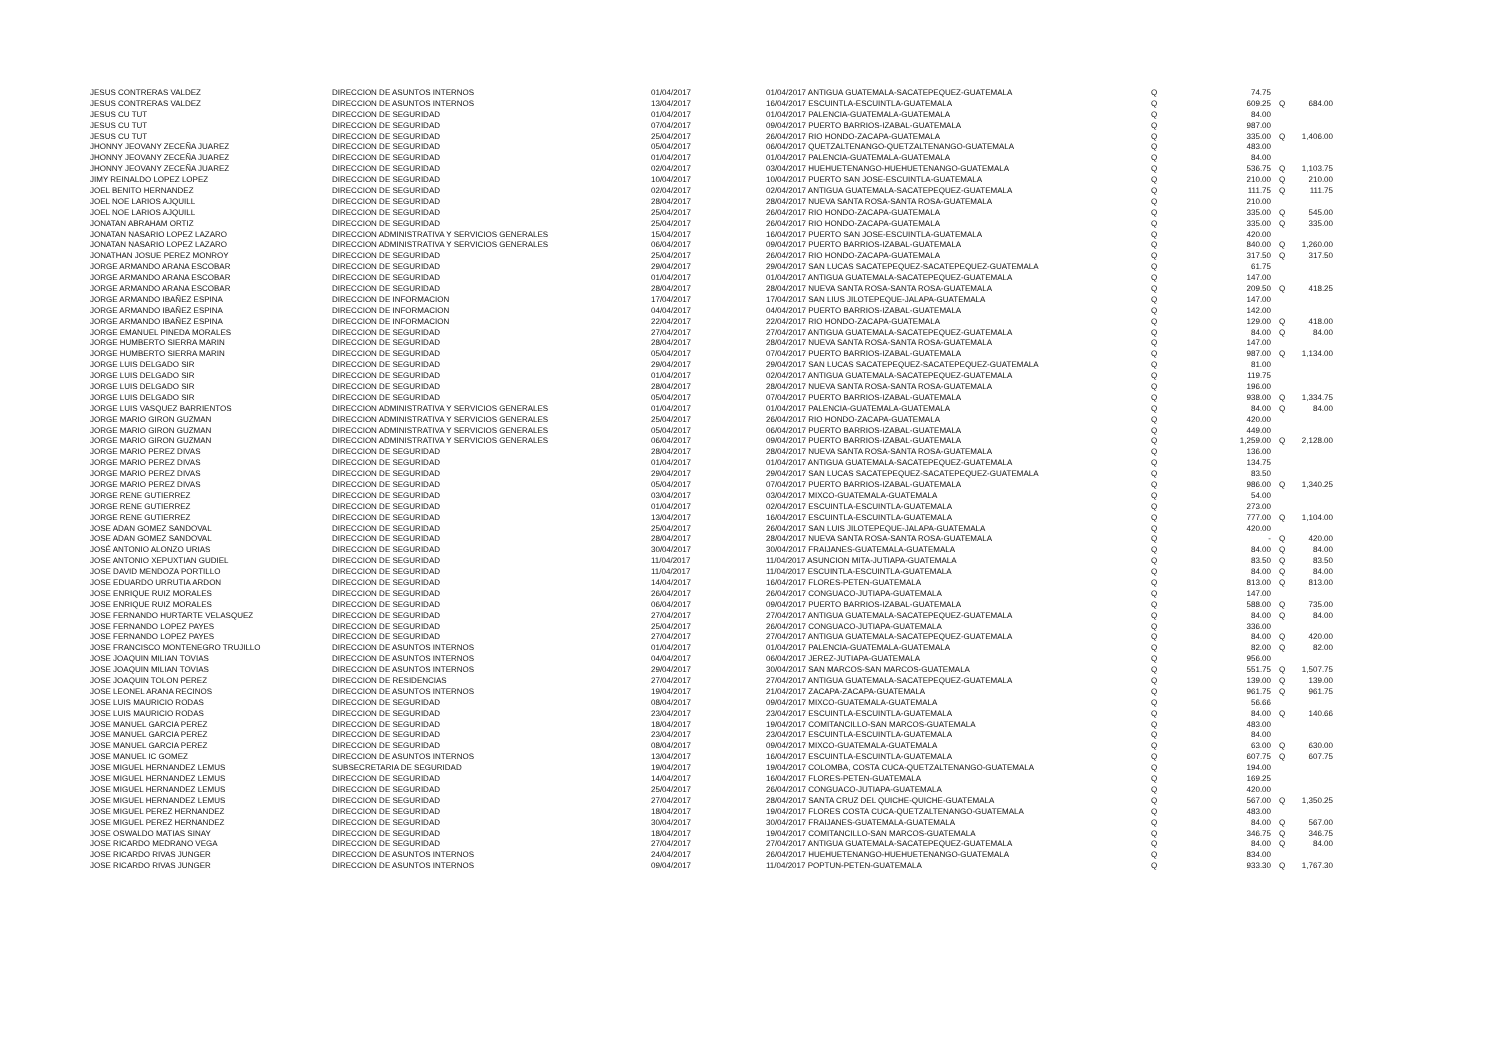| JESUS CONTRERAS VALDEZ | DIRECCION DE ASUNTOS INTERNOS | 01/04/2017 | 01/04/2017 ANTIGUA GUATEMALA-SACATEPEQUEZ-GUATEMALA | Q | 74.75 | | |
| JESUS CONTRERAS VALDEZ | DIRECCION DE ASUNTOS INTERNOS | 13/04/2017 | 16/04/2017 ESCUINTLA-ESCUINTLA-GUATEMALA | Q | 609.25 | Q | 684.00 |
| JESUS CU TUT | DIRECCION DE SEGURIDAD | 01/04/2017 | 01/04/2017 PALENCIA-GUATEMALA-GUATEMALA | Q | 84.00 | | |
| JESUS CU TUT | DIRECCION DE SEGURIDAD | 07/04/2017 | 09/04/2017 PUERTO BARRIOS-IZABAL-GUATEMALA | Q | 987.00 | | |
| JESUS CU TUT | DIRECCION DE SEGURIDAD | 25/04/2017 | 26/04/2017 RIO HONDO-ZACAPA-GUATEMALA | Q | 335.00 | Q | 1,406.00 |
| JHONNY JEOVANY ZECEÑA JUAREZ | DIRECCION DE SEGURIDAD | 05/04/2017 | 06/04/2017 QUETZALTENANGO-QUETZALTENANGO-GUATEMALA | Q | 483.00 | | |
| JHONNY JEOVANY ZECEÑA JUAREZ | DIRECCION DE SEGURIDAD | 01/04/2017 | 01/04/2017 PALENCIA-GUATEMALA-GUATEMALA | Q | 84.00 | | |
| JHONNY JEOVANY ZECEÑA JUAREZ | DIRECCION DE SEGURIDAD | 02/04/2017 | 03/04/2017 HUEHUETENANGO-HUEHUETENANGO-GUATEMALA | Q | 536.75 | Q | 1,103.75 |
| JIMY REINALDO LOPEZ LOPEZ | DIRECCION DE SEGURIDAD | 10/04/2017 | 10/04/2017 PUERTO SAN JOSE-ESCUINTLA-GUATEMALA | Q | 210.00 | Q | 210.00 |
| JOEL BENITO HERNANDEZ | DIRECCION DE SEGURIDAD | 02/04/2017 | 02/04/2017 ANTIGUA GUATEMALA-SACATEPEQUEZ-GUATEMALA | Q | 111.75 | Q | 111.75 |
| JOEL NOE LARIOS AJQUILL | DIRECCION DE SEGURIDAD | 28/04/2017 | 28/04/2017 NUEVA SANTA ROSA-SANTA ROSA-GUATEMALA | Q | 210.00 | | |
| JOEL NOE LARIOS AJQUILL | DIRECCION DE SEGURIDAD | 25/04/2017 | 26/04/2017 RIO HONDO-ZACAPA-GUATEMALA | Q | 335.00 | Q | 545.00 |
| JONATAN ABRAHAM ORTIZ | DIRECCION DE SEGURIDAD | 25/04/2017 | 26/04/2017 RIO HONDO-ZACAPA-GUATEMALA | Q | 335.00 | Q | 335.00 |
| JONATAN NASARIO LOPEZ LAZARO | DIRECCION ADMINISTRATIVA Y SERVICIOS GENERALES | 15/04/2017 | 16/04/2017 PUERTO SAN JOSE-ESCUINTLA-GUATEMALA | Q | 420.00 | | |
| JONATAN NASARIO LOPEZ LAZARO | DIRECCION ADMINISTRATIVA Y SERVICIOS GENERALES | 06/04/2017 | 09/04/2017 PUERTO BARRIOS-IZABAL-GUATEMALA | Q | 840.00 | Q | 1,260.00 |
| JONATHAN JOSUE PEREZ MONROY | DIRECCION DE SEGURIDAD | 25/04/2017 | 26/04/2017 RIO HONDO-ZACAPA-GUATEMALA | Q | 317.50 | Q | 317.50 |
| JORGE ARMANDO ARANA ESCOBAR | DIRECCION DE SEGURIDAD | 29/04/2017 | 29/04/2017 SAN LUCAS SACATEPEQUEZ-SACATEPEQUEZ-GUATEMALA | Q | 61.75 | | |
| JORGE ARMANDO ARANA ESCOBAR | DIRECCION DE SEGURIDAD | 01/04/2017 | 01/04/2017 ANTIGUA GUATEMALA-SACATEPEQUEZ-GUATEMALA | Q | 147.00 | | |
| JORGE ARMANDO ARANA ESCOBAR | DIRECCION DE SEGURIDAD | 28/04/2017 | 28/04/2017 NUEVA SANTA ROSA-SANTA ROSA-GUATEMALA | Q | 209.50 | Q | 418.25 |
| JORGE ARMANDO IBAÑEZ ESPINA | DIRECCION DE INFORMACION | 17/04/2017 | 17/04/2017 SAN LIUS JILOTEPEQUE-JALAPA-GUATEMALA | Q | 147.00 | | |
| JORGE ARMANDO IBAÑEZ ESPINA | DIRECCION DE INFORMACION | 04/04/2017 | 04/04/2017 PUERTO BARRIOS-IZABAL-GUATEMALA | Q | 142.00 | | |
| JORGE ARMANDO IBAÑEZ ESPINA | DIRECCION DE INFORMACION | 22/04/2017 | 22/04/2017 RIO HONDO-ZACAPA-GUATEMALA | Q | 129.00 | Q | 418.00 |
| JORGE EMANUEL PINEDA MORALES | DIRECCION DE SEGURIDAD | 27/04/2017 | 27/04/2017 ANTIGUA GUATEMALA-SACATEPEQUEZ-GUATEMALA | Q | 84.00 | Q | 84.00 |
| JORGE HUMBERTO SIERRA MARIN | DIRECCION DE SEGURIDAD | 28/04/2017 | 28/04/2017 NUEVA SANTA ROSA-SANTA ROSA-GUATEMALA | Q | 147.00 | | |
| JORGE HUMBERTO SIERRA MARIN | DIRECCION DE SEGURIDAD | 05/04/2017 | 07/04/2017 PUERTO BARRIOS-IZABAL-GUATEMALA | Q | 987.00 | Q | 1,134.00 |
| JORGE LUIS DELGADO SIR | DIRECCION DE SEGURIDAD | 29/04/2017 | 29/04/2017 SAN LUCAS SACATEPEQUEZ-SACATEPEQUEZ-GUATEMALA | Q | 81.00 | | |
| JORGE LUIS DELGADO SIR | DIRECCION DE SEGURIDAD | 01/04/2017 | 02/04/2017 ANTIGUA GUATEMALA-SACATEPEQUEZ-GUATEMALA | Q | 119.75 | | |
| JORGE LUIS DELGADO SIR | DIRECCION DE SEGURIDAD | 28/04/2017 | 28/04/2017 NUEVA SANTA ROSA-SANTA ROSA-GUATEMALA | Q | 196.00 | | |
| JORGE LUIS DELGADO SIR | DIRECCION DE SEGURIDAD | 05/04/2017 | 07/04/2017 PUERTO BARRIOS-IZABAL-GUATEMALA | Q | 938.00 | Q | 1,334.75 |
| JORGE LUIS VASQUEZ BARRIENTOS | DIRECCION ADMINISTRATIVA Y SERVICIOS GENERALES | 01/04/2017 | 01/04/2017 PALENCIA-GUATEMALA-GUATEMALA | Q | 84.00 | Q | 84.00 |
| JORGE MARIO GIRON GUZMAN | DIRECCION ADMINISTRATIVA Y SERVICIOS GENERALES | 25/04/2017 | 26/04/2017 RIO HONDO-ZACAPA-GUATEMALA | Q | 420.00 | | |
| JORGE MARIO GIRON GUZMAN | DIRECCION ADMINISTRATIVA Y SERVICIOS GENERALES | 05/04/2017 | 06/04/2017 PUERTO BARRIOS-IZABAL-GUATEMALA | Q | 449.00 | | |
| JORGE MARIO GIRON GUZMAN | DIRECCION ADMINISTRATIVA Y SERVICIOS GENERALES | 06/04/2017 | 09/04/2017 PUERTO BARRIOS-IZABAL-GUATEMALA | Q | 1,259.00 | Q | 2,128.00 |
| JORGE MARIO PEREZ DIVAS | DIRECCION DE SEGURIDAD | 28/04/2017 | 28/04/2017 NUEVA SANTA ROSA-SANTA ROSA-GUATEMALA | Q | 136.00 | | |
| JORGE MARIO PEREZ DIVAS | DIRECCION DE SEGURIDAD | 01/04/2017 | 01/04/2017 ANTIGUA GUATEMALA-SACATEPEQUEZ-GUATEMALA | Q | 134.75 | | |
| JORGE MARIO PEREZ DIVAS | DIRECCION DE SEGURIDAD | 29/04/2017 | 29/04/2017 SAN LUCAS SACATEPEQUEZ-SACATEPEQUEZ-GUATEMALA | Q | 83.50 | | |
| JORGE MARIO PEREZ DIVAS | DIRECCION DE SEGURIDAD | 05/04/2017 | 07/04/2017 PUERTO BARRIOS-IZABAL-GUATEMALA | Q | 986.00 | Q | 1,340.25 |
| JORGE RENE GUTIERREZ | DIRECCION DE SEGURIDAD | 03/04/2017 | 03/04/2017 MIXCO-GUATEMALA-GUATEMALA | Q | 54.00 | | |
| JORGE RENE GUTIERREZ | DIRECCION DE SEGURIDAD | 01/04/2017 | 02/04/2017 ESCUINTLA-ESCUINTLA-GUATEMALA | Q | 273.00 | | |
| JORGE RENE GUTIERREZ | DIRECCION DE SEGURIDAD | 13/04/2017 | 16/04/2017 ESCUINTLA-ESCUINTLA-GUATEMALA | Q | 777.00 | Q | 1,104.00 |
| JOSE ADAN GOMEZ SANDOVAL | DIRECCION DE SEGURIDAD | 25/04/2017 | 26/04/2017 SAN LUIS JILOTEPEQUE-JALAPA-GUATEMALA | Q | 420.00 | | |
| JOSE ADAN GOMEZ SANDOVAL | DIRECCION DE SEGURIDAD | 28/04/2017 | 28/04/2017 NUEVA SANTA ROSA-SANTA ROSA-GUATEMALA | Q | - | Q | 420.00 |
| JOSÉ ANTONIO ALONZO URIAS | DIRECCION DE SEGURIDAD | 30/04/2017 | 30/04/2017 FRAIJANES-GUATEMALA-GUATEMALA | Q | 84.00 | Q | 84.00 |
| JOSE ANTONIO XEPUXTIAN GUDIEL | DIRECCION DE SEGURIDAD | 11/04/2017 | 11/04/2017 ASUNCION MITA-JUTIAPA-GUATEMALA | Q | 83.50 | Q | 83.50 |
| JOSE DAVID MENDOZA PORTILLO | DIRECCION DE SEGURIDAD | 11/04/2017 | 11/04/2017 ESCUINTLA-ESCUINTLA-GUATEMALA | Q | 84.00 | Q | 84.00 |
| JOSE EDUARDO URRUTIA ARDON | DIRECCION DE SEGURIDAD | 14/04/2017 | 16/04/2017 FLORES-PETEN-GUATEMALA | Q | 813.00 | Q | 813.00 |
| JOSE ENRIQUE RUIZ MORALES | DIRECCION DE SEGURIDAD | 26/04/2017 | 26/04/2017 CONGUACO-JUTIAPA-GUATEMALA | Q | 147.00 | | |
| JOSE ENRIQUE RUIZ MORALES | DIRECCION DE SEGURIDAD | 06/04/2017 | 09/04/2017 PUERTO BARRIOS-IZABAL-GUATEMALA | Q | 588.00 | Q | 735.00 |
| JOSE FERNANDO HURTARTE VELASQUEZ | DIRECCION DE SEGURIDAD | 27/04/2017 | 27/04/2017 ANTIGUA GUATEMALA-SACATEPEQUEZ-GUATEMALA | Q | 84.00 | Q | 84.00 |
| JOSE FERNANDO LOPEZ PAYES | DIRECCION DE SEGURIDAD | 25/04/2017 | 26/04/2017 CONGUACO-JUTIAPA-GUATEMALA | Q | 336.00 | | |
| JOSE FERNANDO LOPEZ PAYES | DIRECCION DE SEGURIDAD | 27/04/2017 | 27/04/2017 ANTIGUA GUATEMALA-SACATEPEQUEZ-GUATEMALA | Q | 84.00 | Q | 420.00 |
| JOSE FRANCISCO MONTENEGRO TRUJILLO | DIRECCION DE ASUNTOS INTERNOS | 01/04/2017 | 01/04/2017 PALENCIA-GUATEMALA-GUATEMALA | Q | 82.00 | Q | 82.00 |
| JOSE JOAQUIN MILIAN TOVIAS | DIRECCION DE ASUNTOS INTERNOS | 04/04/2017 | 06/04/2017 JEREZ-JUTIAPA-GUATEMALA | Q | 956.00 | | |
| JOSE JOAQUIN MILIAN TOVIAS | DIRECCION DE ASUNTOS INTERNOS | 29/04/2017 | 30/04/2017 SAN MARCOS-SAN MARCOS-GUATEMALA | Q | 551.75 | Q | 1,507.75 |
| JOSE JOAQUIN TOLON PEREZ | DIRECCION DE RESIDENCIAS | 27/04/2017 | 27/04/2017 ANTIGUA GUATEMALA-SACATEPEQUEZ-GUATEMALA | Q | 139.00 | Q | 139.00 |
| JOSE LEONEL ARANA RECINOS | DIRECCION DE ASUNTOS INTERNOS | 19/04/2017 | 21/04/2017 ZACAPA-ZACAPA-GUATEMALA | Q | 961.75 | Q | 961.75 |
| JOSE LUIS MAURICIO RODAS | DIRECCION DE SEGURIDAD | 08/04/2017 | 09/04/2017 MIXCO-GUATEMALA-GUATEMALA | Q | 56.66 | | |
| JOSE LUIS MAURICIO RODAS | DIRECCION DE SEGURIDAD | 23/04/2017 | 23/04/2017 ESCUINTLA-ESCUINTLA-GUATEMALA | Q | 84.00 | Q | 140.66 |
| JOSE MANUEL GARCIA PEREZ | DIRECCION DE SEGURIDAD | 18/04/2017 | 19/04/2017 COMITANCILLO-SAN MARCOS-GUATEMALA | Q | 483.00 | | |
| JOSE MANUEL GARCIA PEREZ | DIRECCION DE SEGURIDAD | 23/04/2017 | 23/04/2017 ESCUINTLA-ESCUINTLA-GUATEMALA | Q | 84.00 | | |
| JOSE MANUEL GARCIA PEREZ | DIRECCION DE SEGURIDAD | 08/04/2017 | 09/04/2017 MIXCO-GUATEMALA-GUATEMALA | Q | 63.00 | Q | 630.00 |
| JOSE MANUEL IC GOMEZ | DIRECCION DE ASUNTOS INTERNOS | 13/04/2017 | 16/04/2017 ESCUINTLA-ESCUINTLA-GUATEMALA | Q | 607.75 | Q | 607.75 |
| JOSE MIGUEL HERNANDEZ LEMUS | SUBSECRETARIA DE SEGURIDAD | 19/04/2017 | 19/04/2017 COLOMBA, COSTA CUCA-QUETZALTENANGO-GUATEMALA | Q | 194.00 | | |
| JOSE MIGUEL HERNANDEZ LEMUS | DIRECCION DE SEGURIDAD | 14/04/2017 | 16/04/2017 FLORES-PETEN-GUATEMALA | Q | 169.25 | | |
| JOSE MIGUEL HERNANDEZ LEMUS | DIRECCION DE SEGURIDAD | 25/04/2017 | 26/04/2017 CONGUACO-JUTIAPA-GUATEMALA | Q | 420.00 | | |
| JOSE MIGUEL HERNANDEZ LEMUS | DIRECCION DE SEGURIDAD | 27/04/2017 | 28/04/2017 SANTA CRUZ DEL QUICHE-QUICHE-GUATEMALA | Q | 567.00 | Q | 1,350.25 |
| JOSE MIGUEL PEREZ HERNANDEZ | DIRECCION DE SEGURIDAD | 18/04/2017 | 19/04/2017 FLORES COSTA CUCA-QUETZALTENANGO-GUATEMALA | Q | 483.00 | | |
| JOSE MIGUEL PEREZ HERNANDEZ | DIRECCION DE SEGURIDAD | 30/04/2017 | 30/04/2017 FRAIJANES-GUATEMALA-GUATEMALA | Q | 84.00 | Q | 567.00 |
| JOSE OSWALDO MATIAS SINAY | DIRECCION DE SEGURIDAD | 18/04/2017 | 19/04/2017 COMITANCILLO-SAN MARCOS-GUATEMALA | Q | 346.75 | Q | 346.75 |
| JOSE RICARDO MEDRANO VEGA | DIRECCION DE SEGURIDAD | 27/04/2017 | 27/04/2017 ANTIGUA GUATEMALA-SACATEPEQUEZ-GUATEMALA | Q | 84.00 | Q | 84.00 |
| JOSE RICARDO RIVAS JUNGER | DIRECCION DE ASUNTOS INTERNOS | 24/04/2017 | 26/04/2017 HUEHUETENANGO-HUEHUETENANGO-GUATEMALA | Q | 834.00 | | |
| JOSE RICARDO RIVAS JUNGER | DIRECCION DE ASUNTOS INTERNOS | 09/04/2017 | 11/04/2017 POPTUN-PETEN-GUATEMALA | Q | 933.30 | Q | 1,767.30 |